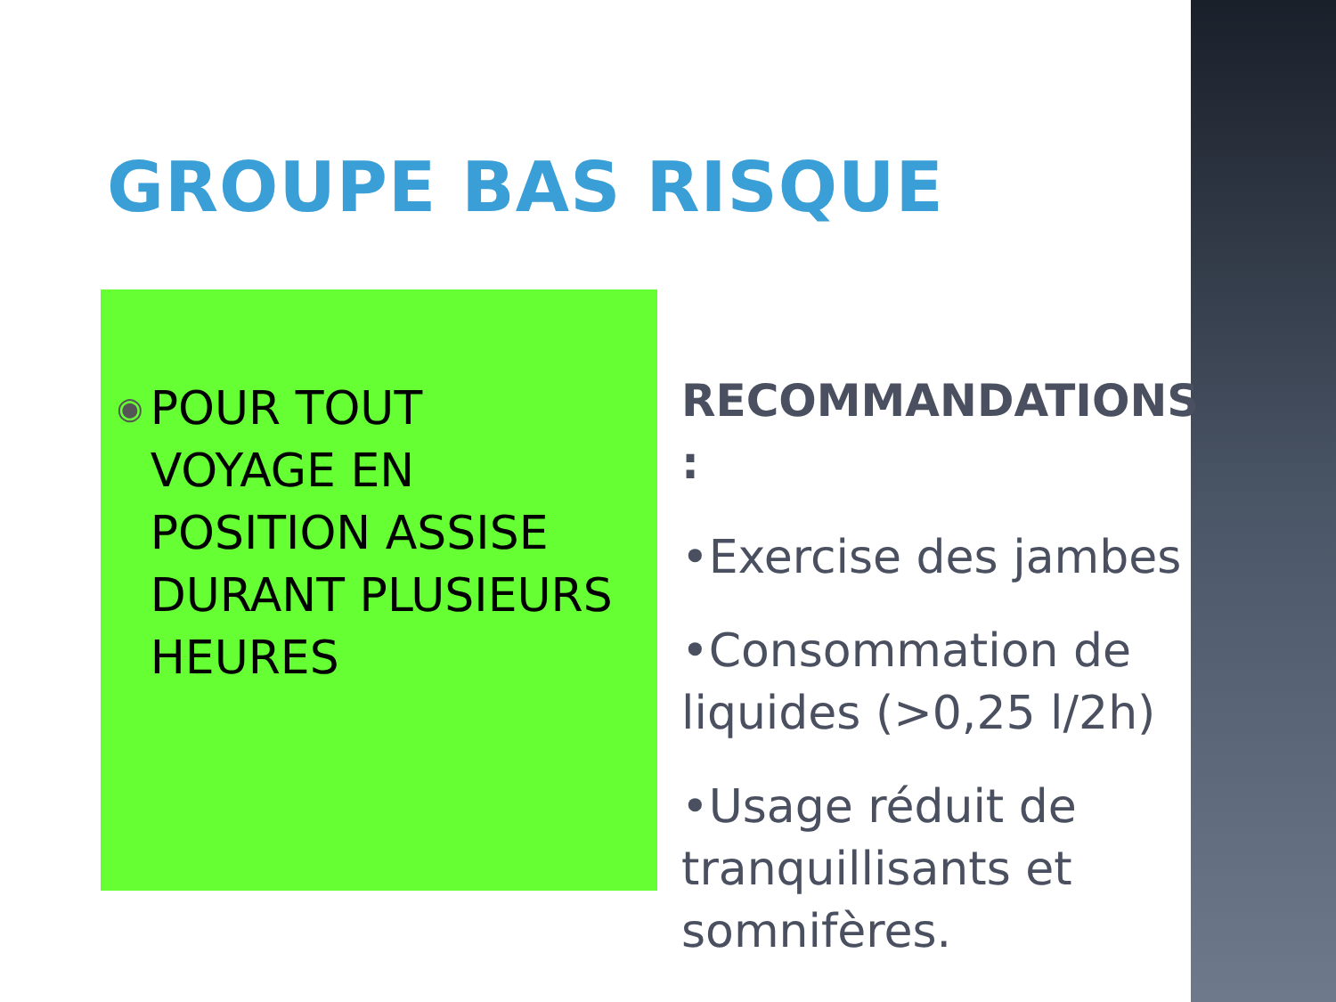GROUPE BAS RISQUE
◉ POUR TOUT VOYAGE EN POSITION ASSISE DURANT PLUSIEURS HEURES
RECOMMANDATIONS :
•Exercise des jambes
•Consommation de liquides (>0,25 l/2h)
•Usage réduit de tranquillisants et somnifères.